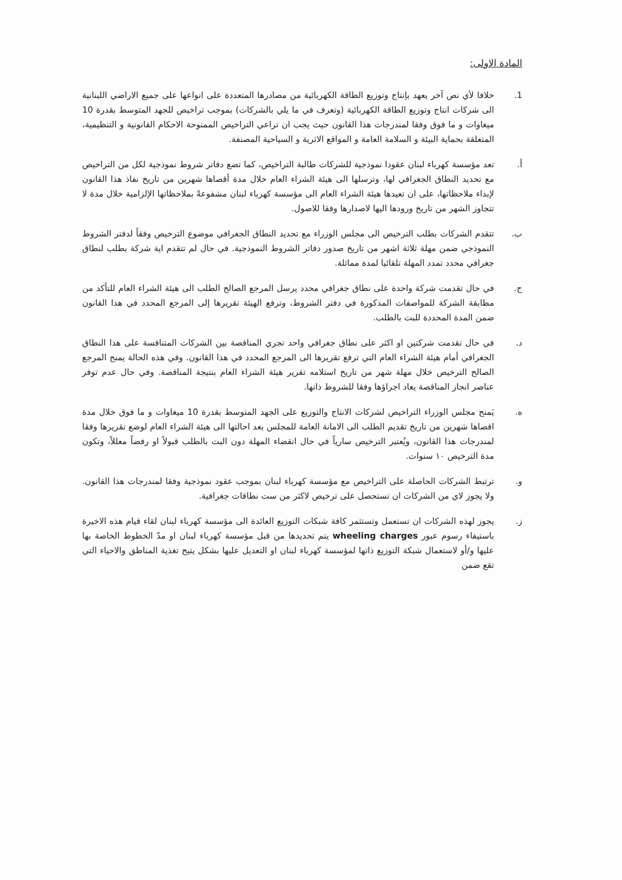المادة الاولى:
1. خلافا لأي نص آخر يعهد بإنتاج وتوزيع الطاقة الكهربائية من مصادرها المتعددة على انواعها على جميع الاراضي اللبنانية الى شركات انتاج وتوزيع الطاقة الكهربائية (وتعرف في ما يلي بالشركات) بموجب تراخيص للجهد المتوسط بقدرة 10 ميغاوات و ما فوق وفقا لمندرجات هذا القانون حيث يجب ان تراعي التراخيص الممنوحة الاحكام القانونية و التنظيمية، المتعلقة بحماية البيئة و السلامة العامة و المواقع الاثرية و السياحية المصنفة.
أ. تعد مؤسسة كهرباء لبنان عقودا نموذجية للشركات طالبة التراخيص، كما تضع دفاتر شروط نموذجية لكل من التراخيص مع تحديد النطاق الجغرافي لها، وترسلها الى هيئة الشراء العام خلال مدة أقصاها شهرين من تاريخ نفاذ هذا القانون لإبداء ملاحظاتها، على ان تعيدها هيئة الشراء العام الى مؤسسة كهرباء لبنان مشفوعةً بملاحظاتها الإلزامية خلال مدة لا تتجاوز الشهر من تاريخ ورودها اليها لاصدارها وفقا للاصول.
ب. تتقدم الشركات بطلب الترخيص الى مجلس الوزراء مع تحديد النطاق الجغرافي موضوع الترخيص وفقاً لدفتر الشروط النموذجي ضمن مهلة ثلاثة اشهر من تاريخ صدور دفاتر الشروط النموذجية. في حال لم تتقدم اية شركة بطلب لنطاق جغرافي محدد تمدد المهلة تلقائيا لمدة مماثلة.
ج. في حال تقدمت شركة واحدة على نطاق جغرافي محدد يرسل المرجع الصالح الطلب الى هيئة الشراء العام للتأكد من مطابقة الشركة للمواصفات المذكورة في دفتر الشروط، وترفع الهيئة تقريرها إلى المرجع المحدد في هذا القانون ضمن المدة المحددة للبت بالطلب.
د. في حال تقدمت شركتين او اكثر على نطاق جغرافي واحد تجري المناقصة بين الشركات المتنافسة على هذا النطاق الجغرافي أمام هيئة الشراء العام التي ترفع تقريرها الى المرجع المحدد في هذا القانون. وفي هذه الحالة يمنح المرجع الصالح الترخيص خلال مهلة شهر من تاريخ استلامه تقرير هيئة الشراء العام بنتيجة المناقصة. وفي حال عدم توفر عناصر انجاز المناقصة يعاد اجراؤها وفقا للشروط ذاتها.
ه. يَمنح مجلس الوزراء التراخيص لشركات الانتاج والتوزيع على الجهد المتوسط بقدرة 10 ميغاوات و ما فوق خلال مدة اقصاها شهرين من تاريخ تقديم الطلب الى الامانة العامة للمجلس بعد احالتها الى هيئة الشراء العام لوضع تقريرها وفقا لمندرجات هذا القانون، ويُعتبر الترخيص سارياً في حال انقضاء المهلة دون البت بالطلب قبولاً او رفضاً معللاً، وتكون مدة الترخيص ١٠ سنوات.
و. ترتبط الشركات الحاصلة على التراخيص مع مؤسسة كهرباء لبنان بموجب عقود نموذجية وفقا لمندرجات هذا القانون. ولا يجوز لاي من الشركات ان تستحصل على ترخيص لاكثر من ست نطاقات جغرافية.
ز. يجوز لهذه الشركات ان تستعمل وتستثمر كافة شبكات التوزيع العائدة الى مؤسسة كهرباء لبنان لقاء قيام هذه الاخيرة باستيفاء رسوم عبور wheeling charges يتم تحديدها من قبل مؤسسة كهرباء لبنان او مدّ الخطوط الخاصة بها عليها و/أو لاستعمال شبكة التوزيع ذاتها لمؤسسة كهرباء لبنان او التعديل عليها بشكل يتيح تغذية المناطق والاحياء التي تقع ضمن